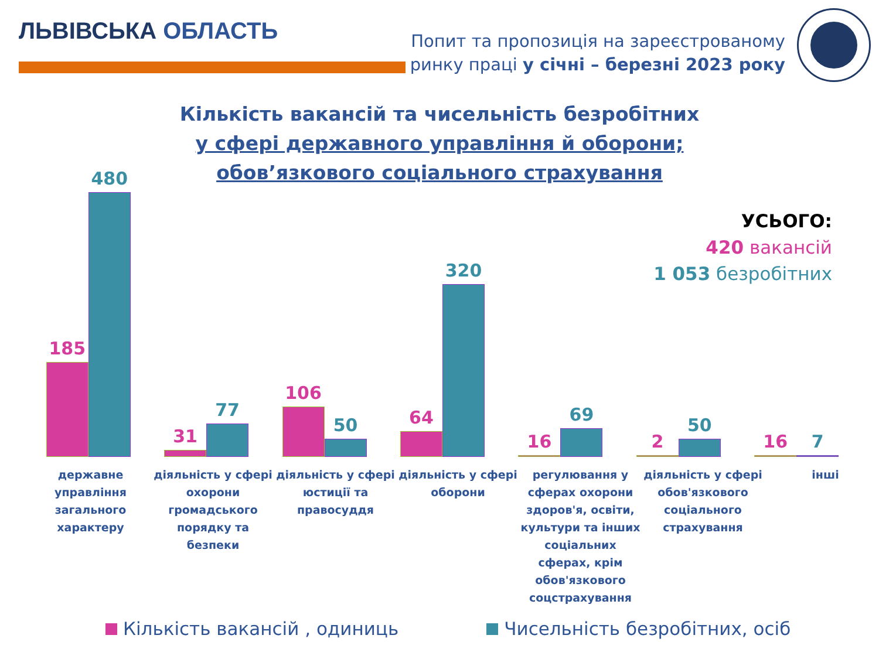ЛЬВІВСЬКА ОБЛАСТЬ
Попит та пропозиція на зареєстрованому
ринку праці у січні – березні 2023 року
Кількість вакансій та чисельність безробітних
у сфері державного управління й оборони;
обов’язкового соціального страхування
УСЬОГО:
420 вакансій
1 053 безробітних
185
480
31
77
106
50
64
320
16
69
2
50
16
7
державне управління загального характеру
діяльність у сфері охорони громадського порядку та безпеки
діяльність у сфері юстиції та правосуддя
діяльність у сфері оборони
регулювання у сферах охорони здоров'я, освіти, культури та інших соціальних сферах, крім обов'язкового соцстрахування
діяльність у сфері обов'язкового соціального страхування
інші
Кількість вакансій , одиниць Чисельність безробітних, осіб